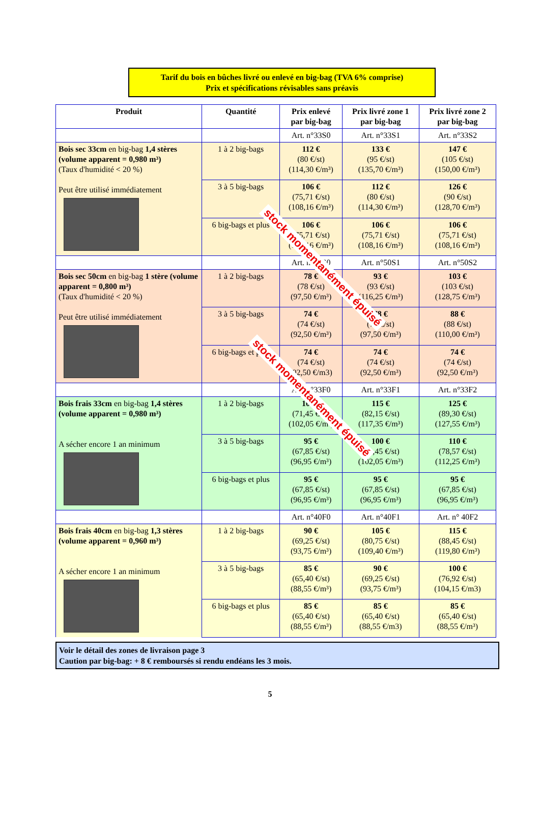Tarif du bois en bûches livré ou enlevé en big-bag (TVA 6% comprise)
Prix et spécifications révisables sans préavis
| Produit | Quantité | Prix enlevé par big-bag | Prix livré zone 1 par big-bag | Prix livré zone 2 par big-bag |
| --- | --- | --- | --- | --- |
| | | Art. n°33S0 | Art. n°33S1 | Art. n°33S2 |
| Bois sec 33cm en big-bag 1,4 stères (volume apparent = 0,980 m³) (Taux d'humidité < 20 %) Peut être utilisé immédiatement | 1 à 2 big-bags | 112 € (80 €/st) (114,30 €/m³) | 133 € (95 €/st) (135,70 €/m³) | 147 € (105 €/st) (150,00 €/m³) |
| | 3 à 5 big-bags | 106 € (75,71 €/st) (108,16 €/m³) | 112 € (80 €/st) (114,30 €/m³) | 126 € (90 €/st) (128,70 €/m³) |
| | 6 big-bags et plus | 106 € (75,71 €/st) (108,16 €/m³) | 106 € (75,71 €/st) (108,16 €/m³) | 106 € (75,71 €/st) (108,16 €/m³) |
| | | Art. n°50S0 | Art. n°50S1 | Art. n°50S2 |
| Bois sec 50cm en big-bag 1 stère (volume apparent = 0,800 m³) (Taux d'humidité < 20 %) Peut être utilisé immédiatement | 1 à 2 big-bags | 78 € (78 €/st) (97,50 €/m³) | 93 € (93 €/st) (116,25 €/m³) | 103 € (103 €/st) (128,75 €/m³) |
| | 3 à 5 big-bags | 74 € (74 €/st) (92,50 €/m³) | 78 € (78 €/st) (97,50 €/m³) | 88 € (88 €/st) (110,00 €/m³) |
| | 6 big-bags et plus | 74 € (74 €/st) (92,50 €/m3) | 74 € (74 €/st) (92,50 €/m³) | 74 € (74 €/st) (92,50 €/m³) |
| | | Art. n°33F0 | Art. n°33F1 | Art. n°33F2 |
| Bois frais 33cm en big-bag 1,4 stères (volume apparent = 0,980 m³) A sécher encore 1 an minimum | 1 à 2 big-bags | 100 € (71,45 €/st) (102,05 €/m³) | 115 € (82,15 €/st) (117,35 €/m³) | 125 € (89,30 €/st) (127,55 €/m³) |
| | 3 à 5 big-bags | 95 € (67,85 €/st) (96,95 €/m³) | 100 € (71,45 €/st) (102,05 €/m³) | 110 € (78,57 €/st) (112,25 €/m³) |
| | 6 big-bags et plus | 95 € (67,85 €/st) (96,95 €/m³) | 95 € (67,85 €/st) (96,95 €/m³) | 95 € (67,85 €/st) (96,95 €/m³) |
| | | Art. n°40F0 | Art. n°40F1 | Art. n° 40F2 |
| Bois frais 40cm en big-bag 1,3 stères (volume apparent = 0,960 m³) A sécher encore 1 an minimum | 1 à 2 big-bags | 90 € (69,25 €/st) (93,75 €/m³) | 105 € (80,75 €/st) (109,40 €/m³) | 115 € (88,45 €/st) (119,80 €/m³) |
| | 3 à 5 big-bags | 85 € (65,40 €/st) (88,55 €/m³) | 90 € (69,25 €/st) (93,75 €/m³) | 100 € (76,92 €/st) (104,15 €/m3) |
| | 6 big-bags et plus | 85 € (65,40 €/st) (88,55 €/m³) | 85 € (65,40 €/st) (88,55 €/m3) | 85 € (65,40 €/st) (88,55 €/m³) |
Voir le détail des zones de livraison page 3
Caution par big-bag: + 8 € remboursés si rendu endéans les 3 mois.
5
stock momentanément épuisé
stock momentanément épuisé